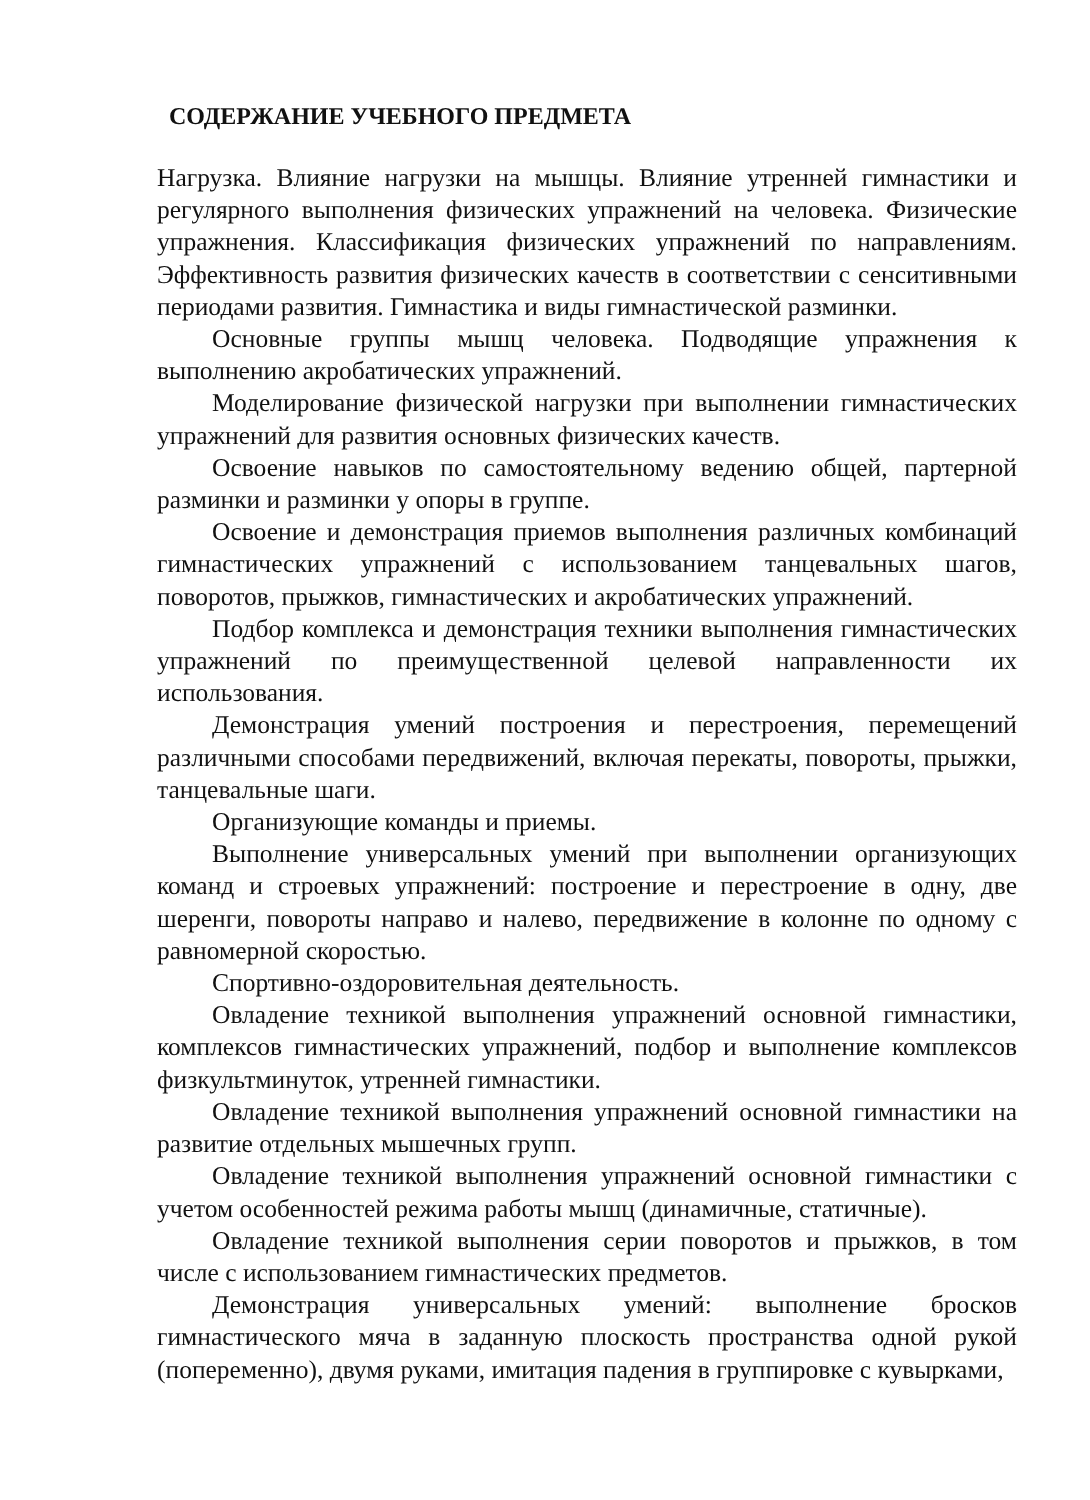СОДЕРЖАНИЕ УЧЕБНОГО ПРЕДМЕТА
Нагрузка. Влияние нагрузки на мышцы. Влияние утренней гимнастики и регулярного выполнения физических упражнений на человека. Физические упражнения. Классификация физических упражнений по направлениям. Эффективность развития физических качеств в соответствии с сенситивными периодами развития. Гимнастика и виды гимнастической разминки.
Основные группы мышц человека. Подводящие упражнения к выполнению акробатических упражнений.
Моделирование физической нагрузки при выполнении гимнастических упражнений для развития основных физических качеств.
Освоение навыков по самостоятельному ведению общей, партерной разминки и разминки у опоры в группе.
Освоение и демонстрация приемов выполнения различных комбинаций гимнастических упражнений с использованием танцевальных шагов, поворотов, прыжков, гимнастических и акробатических упражнений.
Подбор комплекса и демонстрация техники выполнения гимнастических упражнений по преимущественной целевой направленности их использования.
Демонстрация умений построения и перестроения, перемещений различными способами передвижений, включая перекаты, повороты, прыжки, танцевальные шаги.
Организующие команды и приемы.
Выполнение универсальных умений при выполнении организующих команд и строевых упражнений: построение и перестроение в одну, две шеренги, повороты направо и налево, передвижение в колонне по одному с равномерной скоростью.
Спортивно-оздоровительная деятельность.
Овладение техникой выполнения упражнений основной гимнастики, комплексов гимнастических упражнений, подбор и выполнение комплексов физкультминуток, утренней гимнастики.
Овладение техникой выполнения упражнений основной гимнастики на развитие отдельных мышечных групп.
Овладение техникой выполнения упражнений основной гимнастики с учетом особенностей режима работы мышц (динамичные, статичные).
Овладение техникой выполнения серии поворотов и прыжков, в том числе с использованием гимнастических предметов.
Демонстрация универсальных умений: выполнение бросков гимнастического мяча в заданную плоскость пространства одной рукой (попеременно), двумя руками, имитация падения в группировке с кувырками,